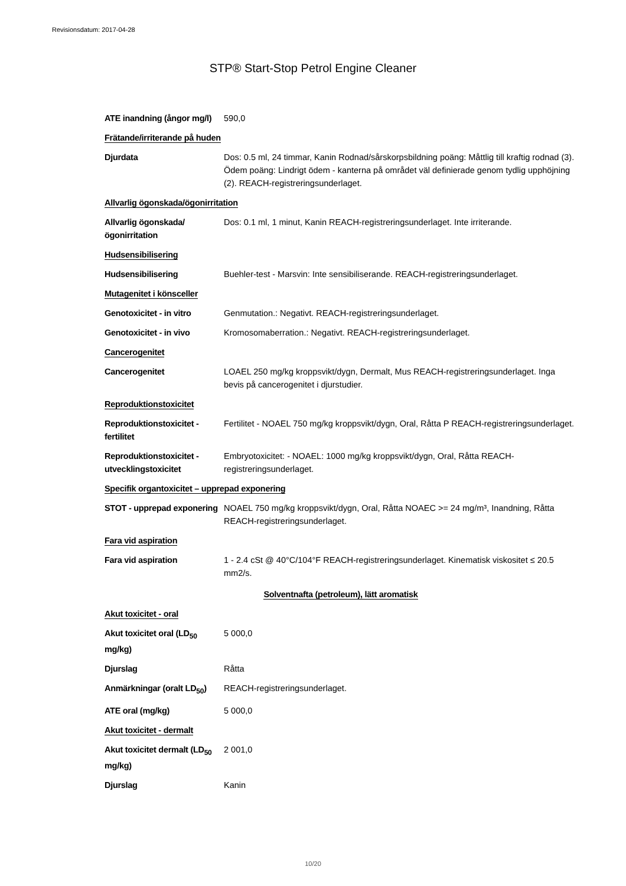Revisionsdatum: 2017-04-28
STP® Start-Stop Petrol Engine Cleaner
ATE inandning (ångor mg/l)
590,0
Frätande/irriterande på huden
Djurdata Dos: 0.5 ml, 24 timmar, Kanin Rodnad/sårskorpsbildning poäng: Måttlig till kraftig rodnad (3). Ödem poäng: Lindrigt ödem - kanterna på området väl definierade genom tydlig upphöjning (2). REACH-registreringsunderlaget.
Allvarlig ögonskada/ögonirritation
Allvarlig ögonskada/ögonirritation
Dos: 0.1 ml, 1 minut, Kanin REACH-registreringsunderlaget. Inte irriterande.
Hudsensibilisering
Hudsensibilisering Buehler-test - Marsvin: Inte sensibiliserande. REACH-registreringsunderlaget.
Mutagenitet i könsceller
Genotoxicitet - in vitro
Genmutation.: Negativt. REACH-registreringsunderlaget.
Genotoxicitet - in vivo Kromosomaberration.: Negativt. REACH-registreringsunderlaget.
Cancerogenitet
Cancerogenitet LOAEL 250 mg/kg kroppsvikt/dygn, Dermalt, Mus REACH-registreringsunderlaget. Inga bevis på cancerogenitet i djurstudier.
Reproduktionstoxicitet
Reproduktionstoxicitet - fertilitet
Fertilitet - NOAEL 750 mg/kg kroppsvikt/dygn, Oral, Råtta P REACH-registreringsunderlaget.
Reproduktionstoxicitet - utvecklingstoxicitet
Embryotoxicitet: - NOAEL: 1000 mg/kg kroppsvikt/dygn, Oral, Råtta REACH-registreringsunderlaget.
Specifik organtoxicitet – upprepad exponering
STOT - upprepad exponering
NOAEL 750 mg/kg kroppsvikt/dygn, Oral, Råtta NOAEC >= 24 mg/m³, Inandning, Råtta REACH-registreringsunderlaget.
Fara vid aspiration
Fara vid aspiration 1 - 2.4 cSt @ 40°C/104°F REACH-registreringsunderlaget. Kinematisk viskositet ≤ 20.5 mm2/s.
Solventnafta (petroleum), lätt aromatisk
Akut toxicitet - oral
Akut toxicitet oral (LD<sub>50</sub> mg/kg)
5 000,0
Djurslag Råtta
Anmärkningar (oralt LD<sub>50</sub>)
REACH-registreringsunderlaget.
ATE oral (mg/kg) 5 000,0
Akut toxicitet - dermalt
Akut toxicitet dermalt (LD<sub>50</sub> mg/kg)
2 001,0
Djurslag Kanin
10/20